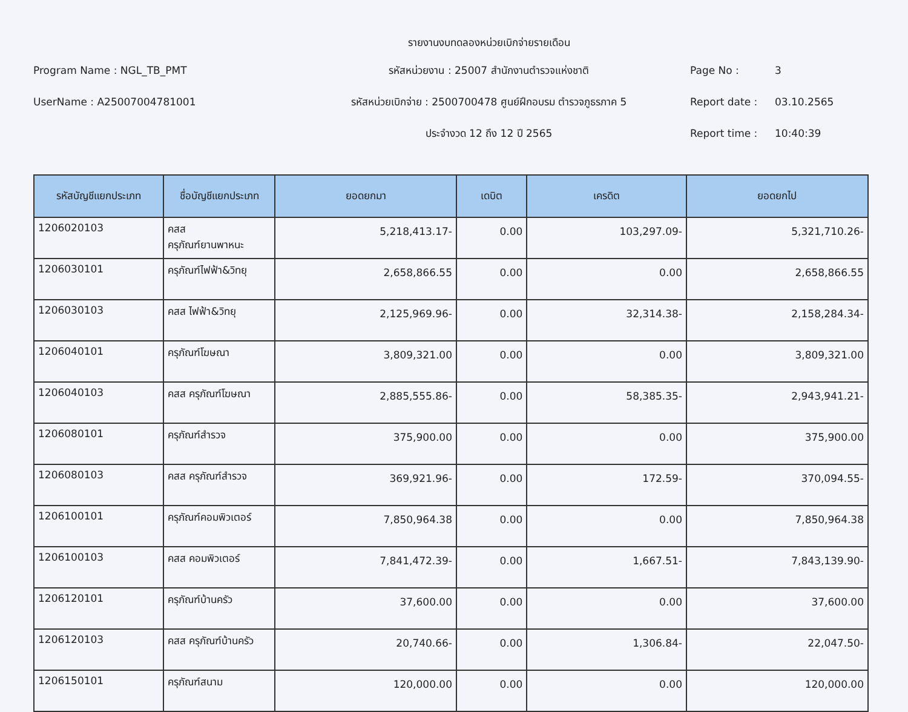รายงานงบทดลองหน่วยเบิกจ่ายรายเดือน
Program Name : NGL_TB_PMT
รหัสหน่วยงาน : 25007 สำนักงานตำรวจแห่งชาติ
Page No : 3
UserName : A25007004781001
รหัสหน่วยเบิกจ่าย : 2500700478 ศูนย์ฝึกอบรม ตำรวจภูธรภาค 5
Report date : 03.10.2565
ประจำงวด 12 ถึง 12 ปี 2565
Report time : 10:40:39
| รหัสบัญชีแยกประเภท | ชื่อบัญชีแยกประเภท | ยอดยกมา | เดบิต | เครดิต | ยอดยกไป |
| --- | --- | --- | --- | --- | --- |
| 1206020103 | คสส ครุภัณฑ์ยานพาหนะ | 5,218,413.17- | 0.00 | 103,297.09- | 5,321,710.26- |
| 1206030101 | ครุภัณฑ์ไฟฟ้า&วิทยุ | 2,658,866.55 | 0.00 | 0.00 | 2,658,866.55 |
| 1206030103 | คสส ไฟฟ้า&วิทยุ | 2,125,969.96- | 0.00 | 32,314.38- | 2,158,284.34- |
| 1206040101 | ครุภัณฑ์โฆษณา | 3,809,321.00 | 0.00 | 0.00 | 3,809,321.00 |
| 1206040103 | คสส ครุภัณฑ์โฆษณา | 2,885,555.86- | 0.00 | 58,385.35- | 2,943,941.21- |
| 1206080101 | ครุภัณฑ์สำรวจ | 375,900.00 | 0.00 | 0.00 | 375,900.00 |
| 1206080103 | คสส ครุภัณฑ์สำรวจ | 369,921.96- | 0.00 | 172.59- | 370,094.55- |
| 1206100101 | ครุภัณฑ์คอมพิวเตอร์ | 7,850,964.38 | 0.00 | 0.00 | 7,850,964.38 |
| 1206100103 | คสส คอมพิวเตอร์ | 7,841,472.39- | 0.00 | 1,667.51- | 7,843,139.90- |
| 1206120101 | ครุภัณฑ์บ้านครัว | 37,600.00 | 0.00 | 0.00 | 37,600.00 |
| 1206120103 | คสส ครุภัณฑ์บ้านครัว | 20,740.66- | 0.00 | 1,306.84- | 22,047.50- |
| 1206150101 | ครุภัณฑ์สนาม | 120,000.00 | 0.00 | 0.00 | 120,000.00 |